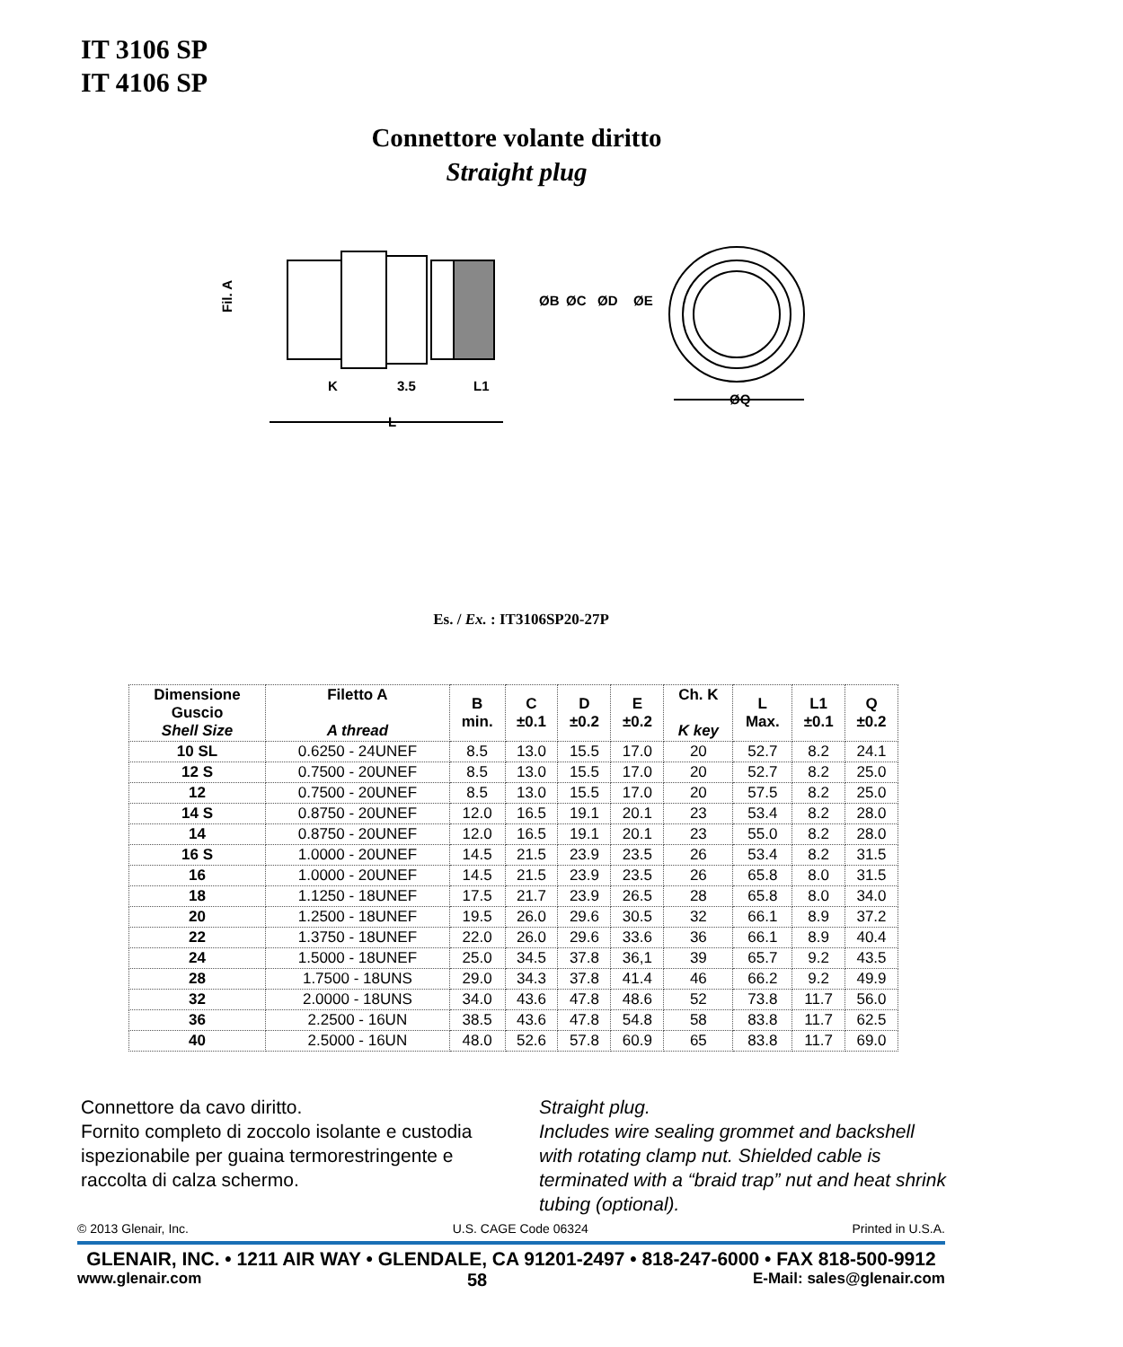IT 3106 SP
IT 4106 SP
Connettore volante diritto
Straight plug
Fil. A
ØB
ØC
ØD
ØE
K
3.5
L1
ØQ
L
Es. / Ex. : IT3106SP20-27P
| Dimensione Guscio Shell Size | Filetto A A thread | B min. | C ±0.1 | D ±0.2 | E ±0.2 | Ch. K K key | L Max. | L1 ±0.1 | Q ±0.2 |
| --- | --- | --- | --- | --- | --- | --- | --- | --- | --- |
| 10 SL | 0.6250 - 24UNEF | 8.5 | 13.0 | 15.5 | 17.0 | 20 | 52.7 | 8.2 | 24.1 |
| 12 S | 0.7500 - 20UNEF | 8.5 | 13.0 | 15.5 | 17.0 | 20 | 52.7 | 8.2 | 25.0 |
| 12 | 0.7500 - 20UNEF | 8.5 | 13.0 | 15.5 | 17.0 | 20 | 57.5 | 8.2 | 25.0 |
| 14 S | 0.8750 - 20UNEF | 12.0 | 16.5 | 19.1 | 20.1 | 23 | 53.4 | 8.2 | 28.0 |
| 14 | 0.8750 - 20UNEF | 12.0 | 16.5 | 19.1 | 20.1 | 23 | 55.0 | 8.2 | 28.0 |
| 16 S | 1.0000 - 20UNEF | 14.5 | 21.5 | 23.9 | 23.5 | 26 | 53.4 | 8.2 | 31.5 |
| 16 | 1.0000 - 20UNEF | 14.5 | 21.5 | 23.9 | 23.5 | 26 | 65.8 | 8.0 | 31.5 |
| 18 | 1.1250 - 18UNEF | 17.5 | 21.7 | 23.9 | 26.5 | 28 | 65.8 | 8.0 | 34.0 |
| 20 | 1.2500 - 18UNEF | 19.5 | 26.0 | 29.6 | 30.5 | 32 | 66.1 | 8.9 | 37.2 |
| 22 | 1.3750 - 18UNEF | 22.0 | 26.0 | 29.6 | 33.6 | 36 | 66.1 | 8.9 | 40.4 |
| 24 | 1.5000 - 18UNEF | 25.0 | 34.5 | 37.8 | 36,1 | 39 | 65.7 | 9.2 | 43.5 |
| 28 | 1.7500 - 18UNS | 29.0 | 34.3 | 37.8 | 41.4 | 46 | 66.2 | 9.2 | 49.9 |
| 32 | 2.0000 - 18UNS | 34.0 | 43.6 | 47.8 | 48.6 | 52 | 73.8 | 11.7 | 56.0 |
| 36 | 2.2500 - 16UN | 38.5 | 43.6 | 47.8 | 54.8 | 58 | 83.8 | 11.7 | 62.5 |
| 40 | 2.5000 - 16UN | 48.0 | 52.6 | 57.8 | 60.9 | 65 | 83.8 | 11.7 | 69.0 |
Connettore da cavo diritto.
Fornito completo di zoccolo isolante e custodia ispezionabile per guaina termorestringente e raccolta di calza schermo.
Straight plug.
Includes wire sealing grommet and backshell with rotating clamp nut. Shielded cable is terminated with a “braid trap” nut and heat shrink tubing (optional).
© 2013 Glenair, Inc. U.S. CAGE Code 06324 Printed in U.S.A.
GLENAIR, INC. • 1211 AIR WAY • GLENDALE, CA 91201-2497 • 818-247-6000 • FAX 818-500-9912
www.glenair.com 58 E-Mail: sales@glenair.com